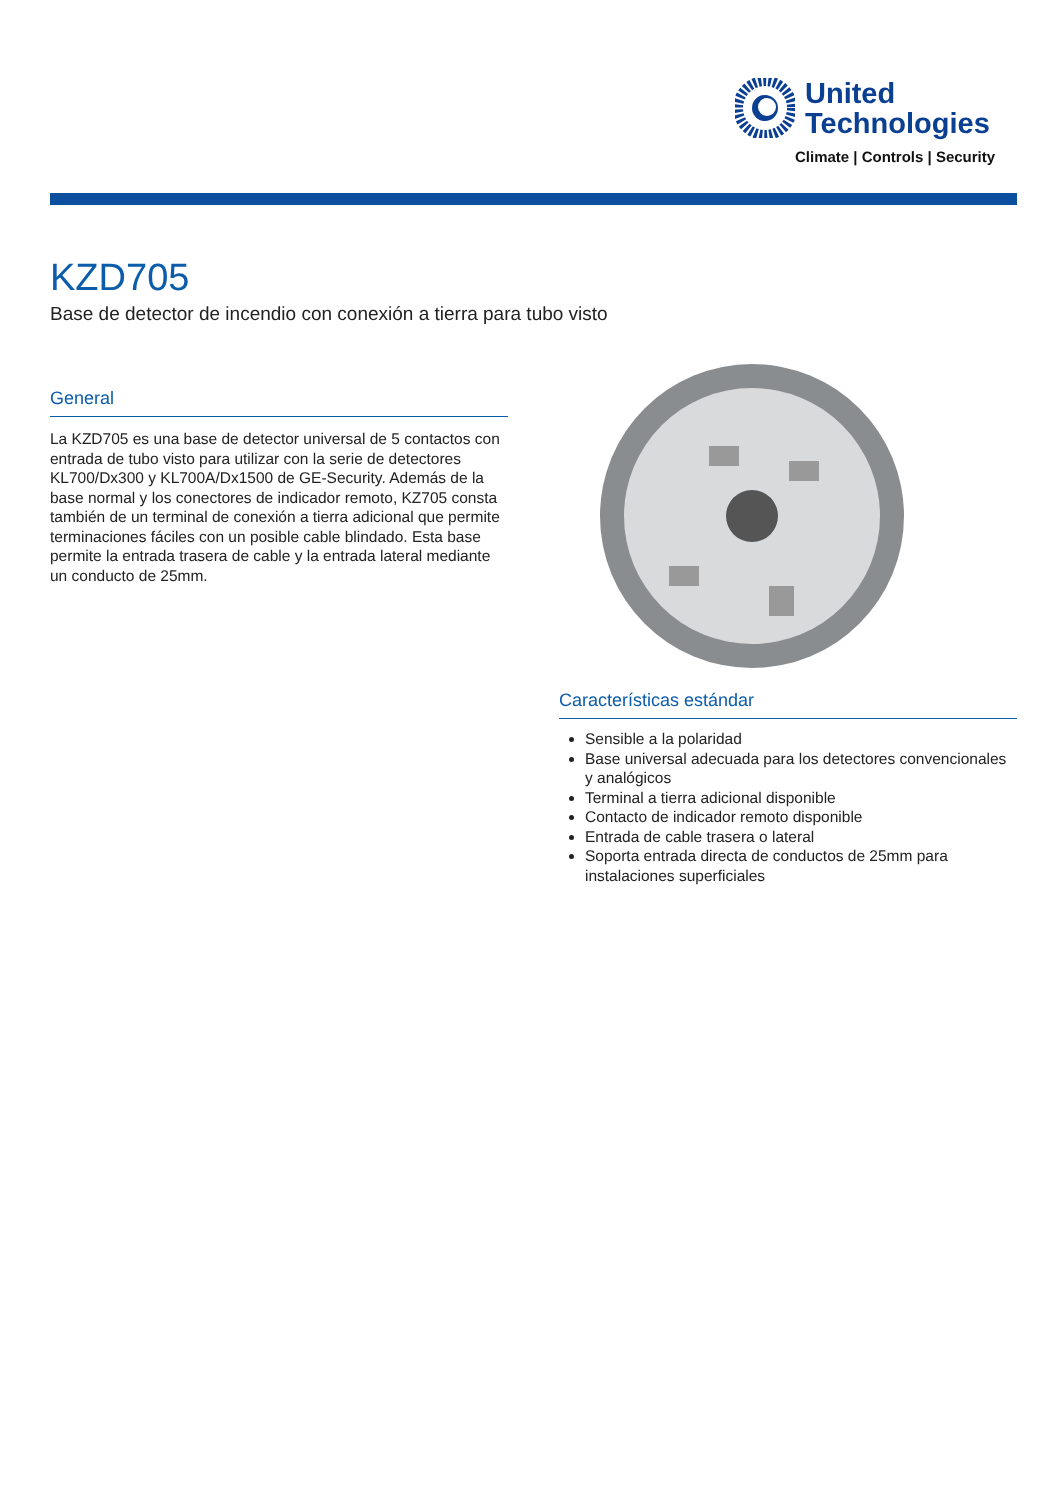United
Technologies
Climate | Controls | Security
KZD705
Base de detector de incendio con conexión a tierra para tubo visto
General
La KZD705 es una base de detector universal de 5 contactos con entrada de tubo visto para utilizar con la serie de detectores KL700/Dx300 y KL700A/Dx1500 de GE-Security. Además de la base normal y los conectores de indicador remoto, KZ705 consta también de un terminal de conexión a tierra adicional que permite terminaciones fáciles con un posible cable blindado. Esta base permite la entrada trasera de cable y la entrada lateral mediante un conducto de 25mm.
Características estándar
Sensible a la polaridad
Base universal adecuada para los detectores convencionales y analógicos
Terminal a tierra adicional disponible
Contacto de indicador remoto disponible
Entrada de cable trasera o lateral
Soporta entrada directa de conductos de 25mm para instalaciones superficiales